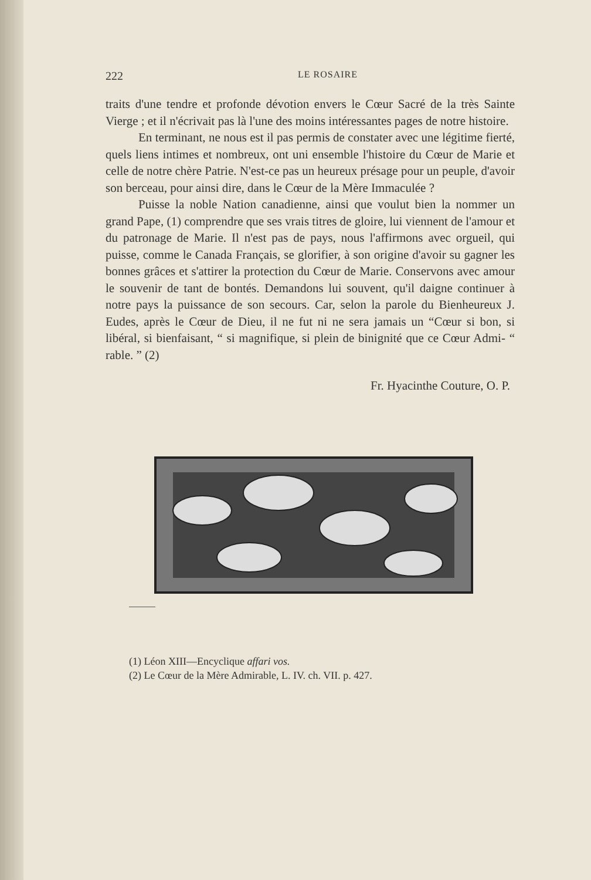222 LE ROSAIRE
traits d'une tendre et profonde dévotion envers le Cœur Sacré de la très Sainte Vierge ; et il n'écrivait pas là l'une des moins intéressantes pages de notre histoire.
En terminant, ne nous est il pas permis de constater avec une légitime fierté, quels liens intimes et nombreux, ont uni ensemble l'histoire du Cœur de Marie et celle de notre chère Patrie. N'est-ce pas un heureux présage pour un peuple, d'avoir son berceau, pour ainsi dire, dans le Cœur de la Mère Immaculée ?
Puisse la noble Nation canadienne, ainsi que voulut bien la nommer un grand Pape, (1) comprendre que ses vrais titres de gloire, lui viennent de l'amour et du patronage de Marie. Il n'est pas de pays, nous l'affirmons avec orgueil, qui puisse, comme le Canada Français, se glorifier, à son origine d'avoir su gagner les bonnes grâces et s'attirer la protection du Cœur de Marie. Conservons avec amour le souvenir de tant de bontés. Demandons lui souvent, qu'il daigne continuer à notre pays la puissance de son secours. Car, selon la parole du Bienheureux J. Eudes, après le Cœur de Dieu, il ne fut ni ne sera jamais un “Cœur si bon, si libéral, si bienfaisant, “ si magnifique, si plein de binignité que ce Cœur Admi- “ rable. ” (2)
Fr. Hyacinthe Couture, O. P.
(1) Léon XIII—Encyclique affari vos.
(2) Le Cœur de la Mère Admirable, L. IV. ch. VII. p. 427.